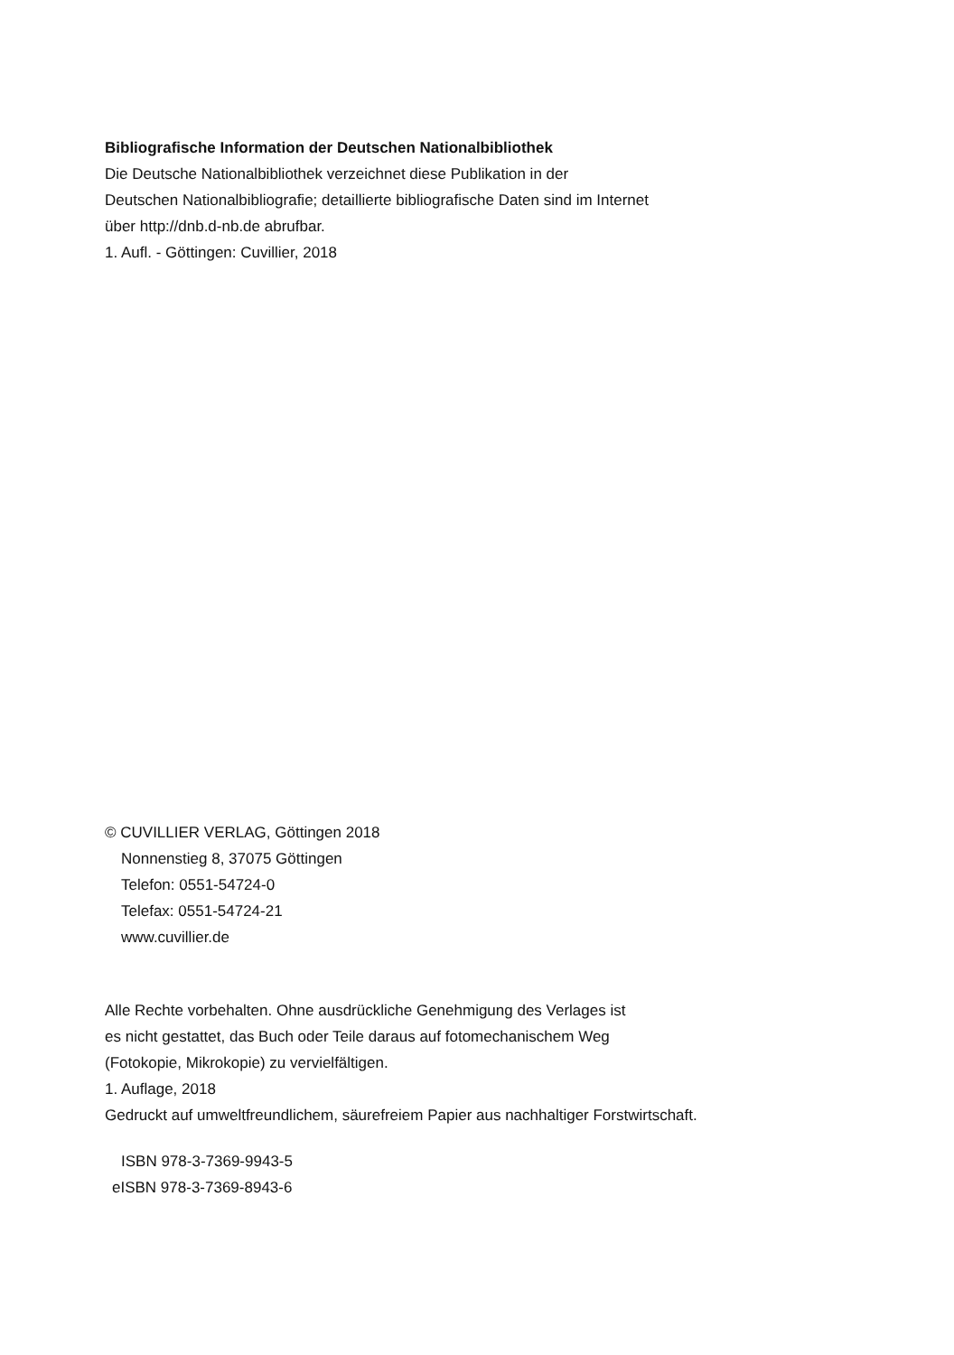Bibliografische Information der Deutschen Nationalbibliothek
Die Deutsche Nationalbibliothek verzeichnet diese Publikation in der
Deutschen Nationalbibliografie; detaillierte bibliografische Daten sind im Internet
über http://dnb.d-nb.de abrufbar.
1. Aufl. - Göttingen: Cuvillier, 2018
© CUVILLIER VERLAG, Göttingen 2018
Nonnenstieg 8, 37075 Göttingen
Telefon: 0551-54724-0
Telefax: 0551-54724-21
www.cuvillier.de
Alle Rechte vorbehalten. Ohne ausdrückliche Genehmigung des Verlages ist
es nicht gestattet, das Buch oder Teile daraus auf fotomechanischem Weg
(Fotokopie, Mikrokopie) zu vervielfältigen.
1. Auflage, 2018
Gedruckt auf umweltfreundlichem, säurefreiem Papier aus nachhaltiger Forstwirtschaft.
ISBN 978-3-7369-9943-5
eISBN 978-3-7369-8943-6